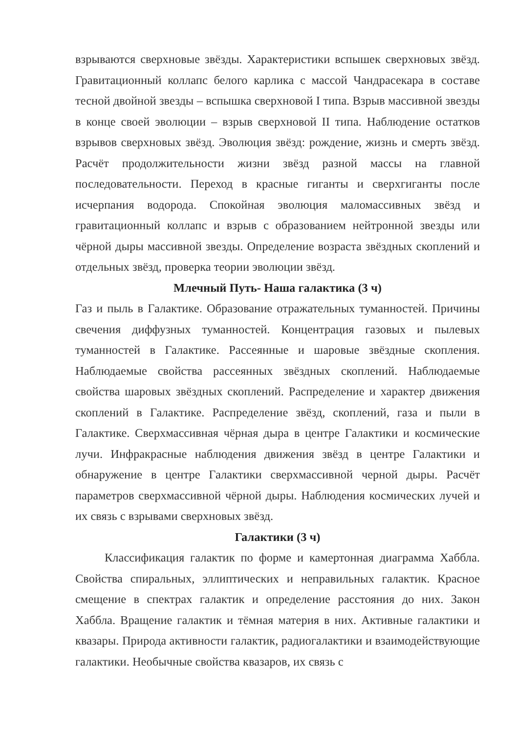взрываются сверхновые звёзды. Характеристики вспышек сверхновых звёзд. Гравитационный коллапс белого карлика с массой Чандрасекара в составе тесной двойной звезды – вспышка сверхновой I типа. Взрыв массивной звезды в конце своей эволюции – взрыв сверхновой II типа. Наблюдение остатков взрывов сверхновых звёзд. Эволюция звёзд: рождение, жизнь и смерть звёзд. Расчёт продолжительности жизни звёзд разной массы на главной последовательности. Переход в красные гиганты и сверхгиганты после исчерпания водорода. Спокойная эволюция маломассивных звёзд и гравитационный коллапс и взрыв с образованием нейтронной звезды или чёрной дыры массивной звезды. Определение возраста звёздных скоплений и отдельных звёзд, проверка теории эволюции звёзд.
Млечный Путь- Наша галактика (3 ч)
Газ и пыль в Галактике. Образование отражательных туманностей. Причины свечения диффузных туманностей. Концентрация газовых и пылевых туманностей в Галактике. Рассеянные и шаровые звёздные скопления. Наблюдаемые свойства рассеянных звёздных скоплений. Наблюдаемые свойства шаровых звёздных скоплений. Распределение и характер движения скоплений в Галактике. Распределение звёзд, скоплений, газа и пыли в Галактике. Сверхмассивная чёрная дыра в центре Галактики и космические лучи. Инфракрасные наблюдения движения звёзд в центре Галактики и обнаружение в центре Галактики сверхмассивной черной дыры. Расчёт параметров сверхмассивной чёрной дыры. Наблюдения космических лучей и их связь с взрывами сверхновых звёзд.
Галактики (3 ч)
Классификация галактик по форме и камертонная диаграмма Хаббла. Свойства спиральных, эллиптических и неправильных галактик. Красное смещение в спектрах галактик и определение расстояния до них. Закон Хаббла. Вращение галактик и тёмная материя в них. Активные галактики и квазары. Природа активности галактик, радиогалактики и взаимодействующие галактики. Необычные свойства квазаров, их связь с